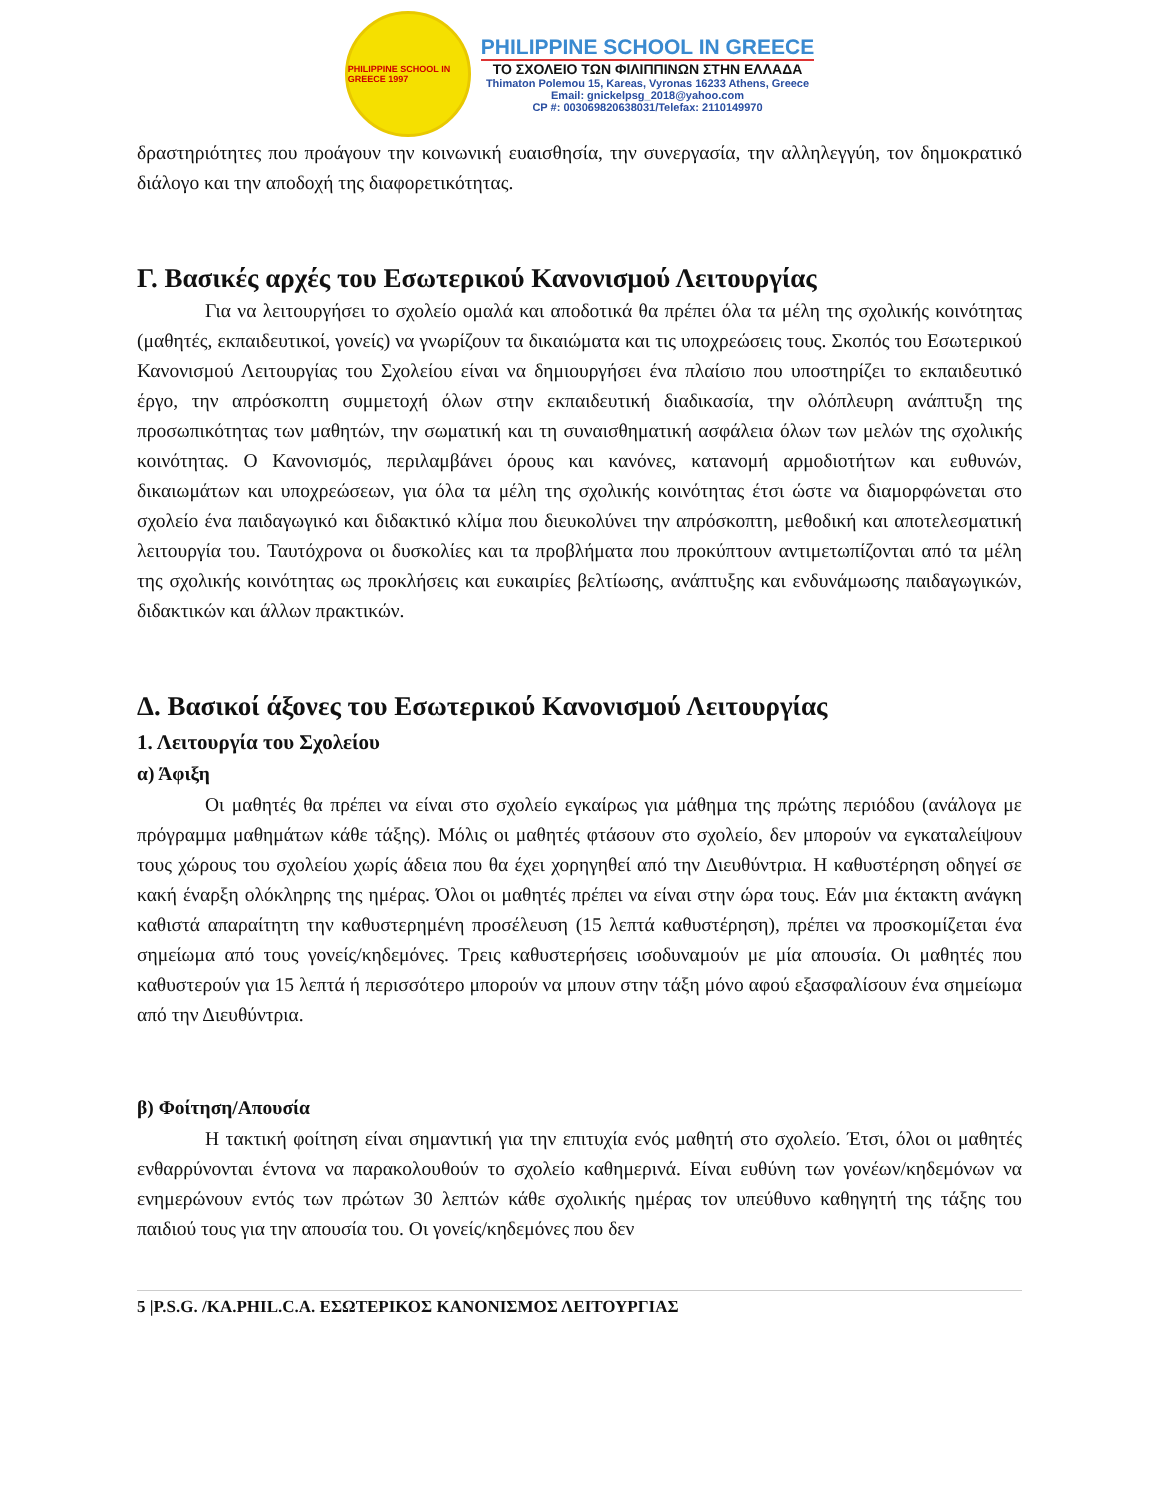PHILIPPINE SCHOOL IN GREECE 1997
PHILIPPINE SCHOOL IN GREECE
ΤΟ ΣΧΟΛΕΙΟ ΤΩΝ ΦΙΛΙΠΠΙΝΩΝ ΣΤΗΝ ΕΛΛΑΔΑ
Thimaton Polemou 15, Kareas, Vyronas 16233 Athens, Greece
Email: gnickelpsg_2018@yahoo.com
CP #: 003069820638031/Telefax: 2110149970
δραστηριότητες που προάγουν την κοινωνική ευαισθησία, την συνεργασία, την αλληλεγγύη, τον δημοκρατικό διάλογο και την αποδοχή της διαφορετικότητας.
Γ. Βασικές αρχές του Εσωτερικού Κανονισμού Λειτουργίας
Για να λειτουργήσει το σχολείο ομαλά και αποδοτικά θα πρέπει όλα τα μέλη της σχολικής κοινότητας (μαθητές, εκπαιδευτικοί, γονείς) να γνωρίζουν τα δικαιώματα και τις υποχρεώσεις τους. Σκοπός του Εσωτερικού Κανονισμού Λειτουργίας του Σχολείου είναι να δημιουργήσει ένα πλαίσιο που υποστηρίζει το εκπαιδευτικό έργο, την απρόσκοπτη συμμετοχή όλων στην εκπαιδευτική διαδικασία, την ολόπλευρη ανάπτυξη της προσωπικότητας των μαθητών, την σωματική και τη συναισθηματική ασφάλεια όλων των μελών της σχολικής κοινότητας. Ο Κανονισμός, περιλαμβάνει όρους και κανόνες, κατανομή αρμοδιοτήτων και ευθυνών, δικαιωμάτων και υποχρεώσεων, για όλα τα μέλη της σχολικής κοινότητας έτσι ώστε να διαμορφώνεται στο σχολείο ένα παιδαγωγικό και διδακτικό κλίμα που διευκολύνει την απρόσκοπτη, μεθοδική και αποτελεσματική λειτουργία του. Ταυτόχρονα οι δυσκολίες και τα προβλήματα που προκύπτουν αντιμετωπίζονται από τα μέλη της σχολικής κοινότητας ως προκλήσεις και ευκαιρίες βελτίωσης, ανάπτυξης και ενδυνάμωσης παιδαγωγικών, διδακτικών και άλλων πρακτικών.
Δ. Βασικοί άξονες του Εσωτερικού Κανονισμού Λειτουργίας
1. Λειτουργία του Σχολείου
α) Άφιξη
Οι μαθητές θα πρέπει να είναι στο σχολείο εγκαίρως για μάθημα της πρώτης περιόδου (ανάλογα με πρόγραμμα μαθημάτων κάθε τάξης). Μόλις οι μαθητές φτάσουν στο σχολείο, δεν μπορούν να εγκαταλείψουν τους χώρους του σχολείου χωρίς άδεια που θα έχει χορηγηθεί από την Διευθύντρια. Η καθυστέρηση οδηγεί σε κακή έναρξη ολόκληρης της ημέρας. Όλοι οι μαθητές πρέπει να είναι στην ώρα τους. Εάν μια έκτακτη ανάγκη καθιστά απαραίτητη την καθυστερημένη προσέλευση (15 λεπτά καθυστέρηση), πρέπει να προσκομίζεται ένα σημείωμα από τους γονείς/κηδεμόνες. Τρεις καθυστερήσεις ισοδυναμούν με μία απουσία. Οι μαθητές που καθυστερούν για 15 λεπτά ή περισσότερο μπορούν να μπουν στην τάξη μόνο αφού εξασφαλίσουν ένα σημείωμα από την Διευθύντρια.
β) Φοίτηση/Απουσία
Η τακτική φοίτηση είναι σημαντική για την επιτυχία ενός μαθητή στο σχολείο. Έτσι, όλοι οι μαθητές ενθαρρύνονται έντονα να παρακολουθούν το σχολείο καθημερινά. Είναι ευθύνη των γονέων/κηδεμόνων να ενημερώνουν εντός των πρώτων 30 λεπτών κάθε σχολικής ημέρας τον υπεύθυνο καθηγητή της τάξης του παιδιού τους για την απουσία του. Οι γονείς/κηδεμόνες που δεν
5 |P.S.G. /KA.PHIL.C.A. ΕΣΩΤΕΡΙΚΟΣ ΚΑΝΟΝΙΣΜΟΣ ΛΕΙΤΟΥΡΓΙΑΣ